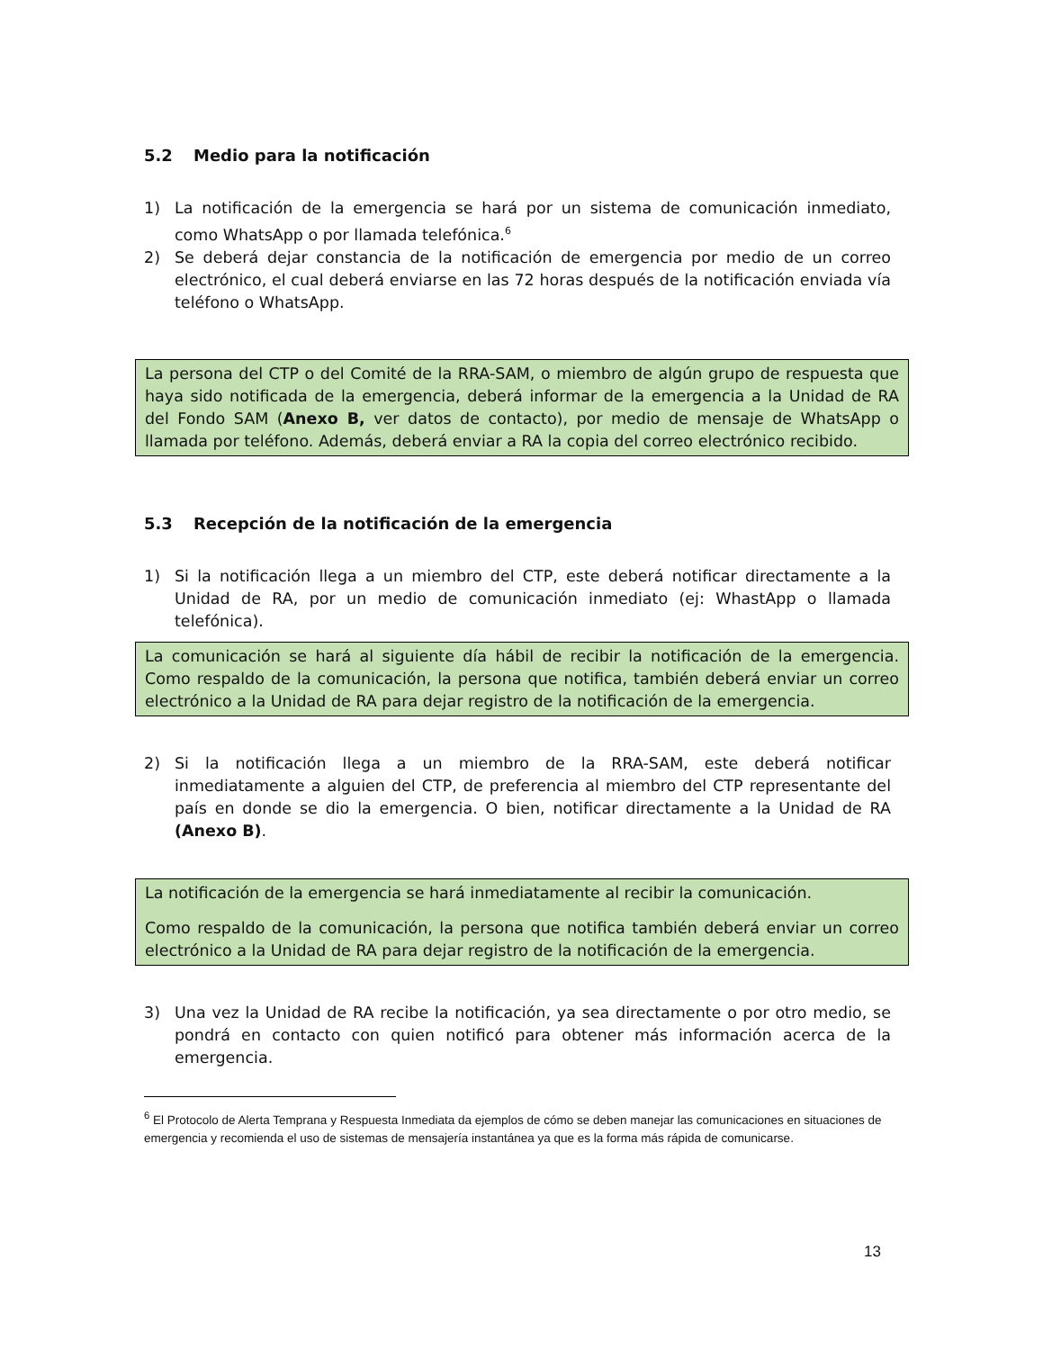5.2 Medio para la notificación
1) La notificación de la emergencia se hará por un sistema de comunicación inmediato, como WhatsApp o por llamada telefónica.<sup>6</sup>
2) Se deberá dejar constancia de la notificación de emergencia por medio de un correo electrónico, el cual deberá enviarse en las 72 horas después de la notificación enviada vía teléfono o WhatsApp.
La persona del CTP o del Comité de la RRA-SAM, o miembro de algún grupo de respuesta que haya sido notificada de la emergencia, deberá informar de la emergencia a la Unidad de RA del Fondo SAM (Anexo B, ver datos de contacto), por medio de mensaje de WhatsApp o llamada por teléfono. Además, deberá enviar a RA la copia del correo electrónico recibido.
5.3 Recepción de la notificación de la emergencia
1) Si la notificación llega a un miembro del CTP, este deberá notificar directamente a la Unidad de RA, por un medio de comunicación inmediato (ej: WhastApp o llamada telefónica).
La comunicación se hará al siguiente día hábil de recibir la notificación de la emergencia. Como respaldo de la comunicación, la persona que notifica, también deberá enviar un correo electrónico a la Unidad de RA para dejar registro de la notificación de la emergencia.
2) Si la notificación llega a un miembro de la RRA-SAM, este deberá notificar inmediatamente a alguien del CTP, de preferencia al miembro del CTP representante del país en donde se dio la emergencia. O bien, notificar directamente a la Unidad de RA (Anexo B).
La notificación de la emergencia se hará inmediatamente al recibir la comunicación.
Como respaldo de la comunicación, la persona que notifica también deberá enviar un correo electrónico a la Unidad de RA para dejar registro de la notificación de la emergencia.
3) Una vez la Unidad de RA recibe la notificación, ya sea directamente o por otro medio, se pondrá en contacto con quien notificó para obtener más información acerca de la emergencia.
<sup>6</sup> El Protocolo de Alerta Temprana y Respuesta Inmediata da ejemplos de cómo se deben manejar las comunicaciones en situaciones de emergencia y recomienda el uso de sistemas de mensajería instantánea ya que es la forma más rápida de comunicarse.
13